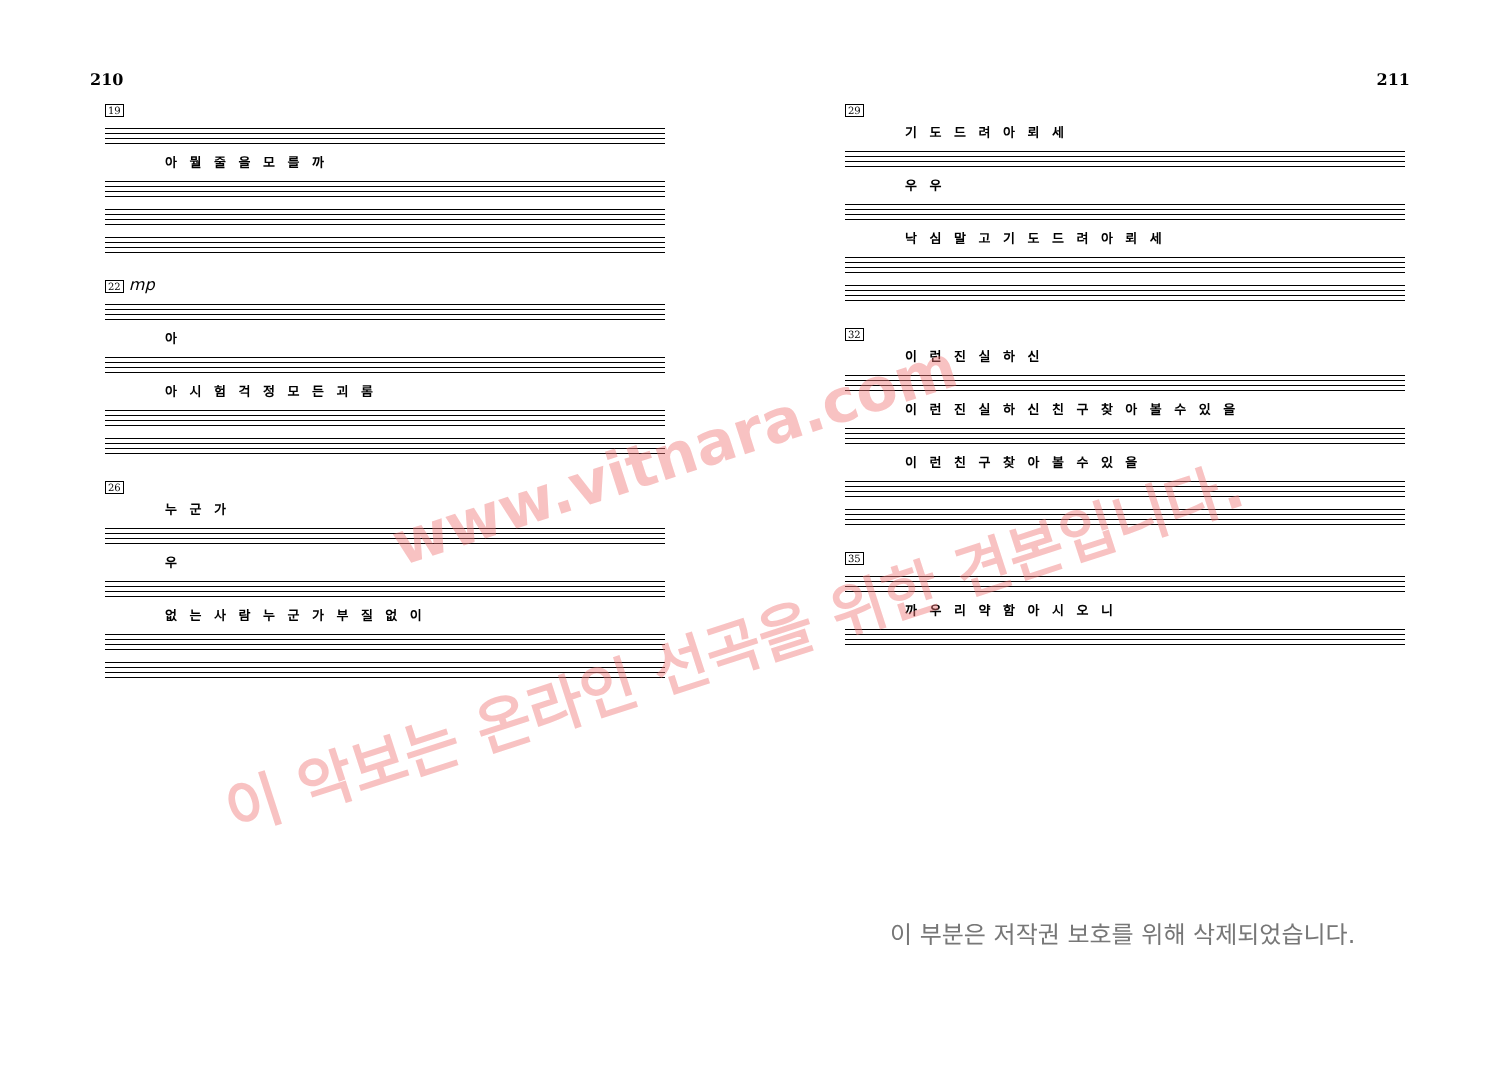210
19
아 뭘 줄 을 모 를 까
22 mp
아
아 시 험 걱 정 모 든 괴 롬
26
누 군 가
우
없 는 사 람 누 군 가 부 질 없 이
211
29
기 도 드 려 아 뢰 세
우 우
낙 심 말 고 기 도 드 려 아 뢰 세
32
이 런 진 실 하 신
이 런 진 실 하 신 친 구 찾 아 볼 수 있 을
이 런 친 구 찾 아 볼 수 있 을
35
까 우 리 약 함 아 시 오 니
www.vitnara.com
이 악보는 온라인 선곡을 위한 견본입니다.
이 부분은 저작권 보호를 위해 삭제되었습니다.